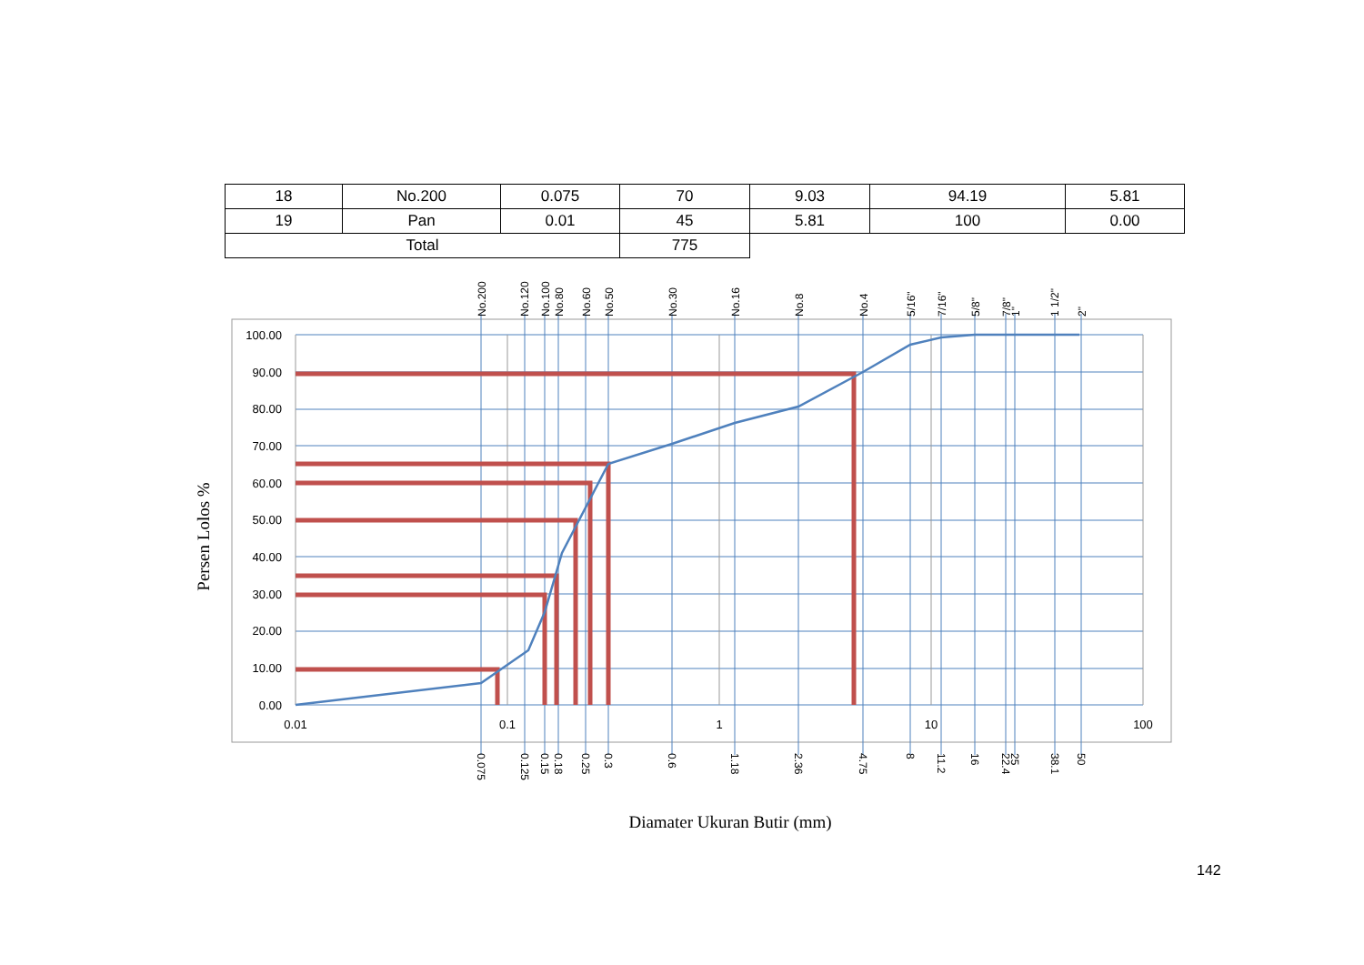| 18 | No.200 | 0.075 | 70 | 9.03 | 94.19 | 5.81 |
| 19 | Pan | 0.01 | 45 | 5.81 | 100 | 0.00 |
| Total | | | 775 | | | |
100.00
90.00
80.00
70.00
60.00
50.00
40.00
30.00
20.00
10.00
0.00
0.01
0.1
1
10
100
No.200
No.120
No.100
No.80
No.60
No.50
No.30
No.16
No.8
No.4
5/16"
7/16"
5/8"
7/8"
1"
1 1/2"
2"
0.075
0.125
0.15
0.18
0.25
0.3
0.6
1.18
2.36
4.75
8
11.2
16
22.4
25
38.1
50
Persen Lolos %
Diamater Ukuran Butir (mm)
142